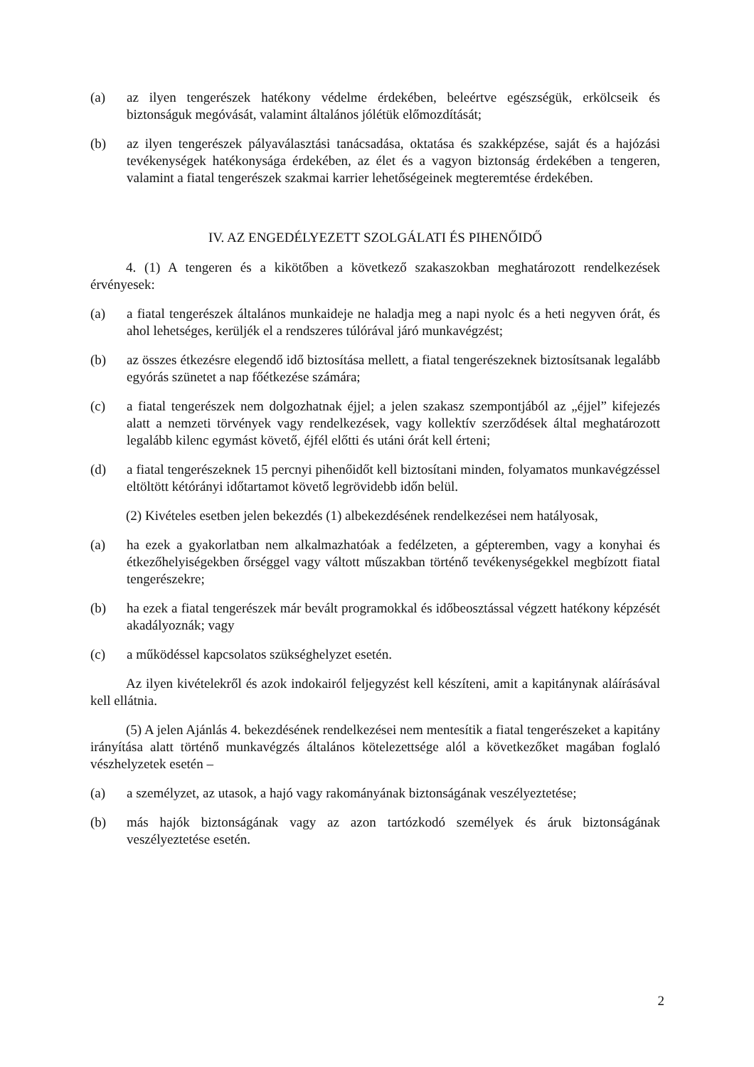(a) az ilyen tengerészek hatékony védelme érdekében, beleértve egészségük, erkölcseik és biztonságuk megóvását, valamint általános jólétük előmozdítását;
(b) az ilyen tengerészek pályaválasztási tanácsadása, oktatása és szakképzése, saját és a hajózási tevékenységek hatékonysága érdekében, az élet és a vagyon biztonság érdekében a tengeren, valamint a fiatal tengerészek szakmai karrier lehetőségeinek megteremtése érdekében.
IV. AZ ENGEDÉLYEZETT SZOLGÁLATI ÉS PIHENŐIDŐ
4. (1) A tengeren és a kikötőben a következő szakaszokban meghatározott rendelkezések érvényesek:
(a) a fiatal tengerészek általános munkaideje ne haladja meg a napi nyolc és a heti negyven órát, és ahol lehetséges, kerüljék el a rendszeres túlórával járó munkavégzést;
(b) az összes étkezésre elegendő idő biztosítása mellett, a fiatal tengerészeknek biztosítsanak legalább egyórás szünetet a nap főétkezése számára;
(c) a fiatal tengerészek nem dolgozhatnak éjjel; a jelen szakasz szempontjából az „éjjel” kifejezés alatt a nemzeti törvények vagy rendelkezések, vagy kollektív szerződések által meghatározott legalább kilenc egymást követő, éjfél előtti és utáni órát kell érteni;
(d) a fiatal tengerészeknek 15 percnyi pihenőidőt kell biztosítani minden, folyamatos munkavégzéssel eltöltött kétórányi időtartamot követő legrövidebb időn belül.
(2) Kivételes esetben jelen bekezdés (1) albekezdésének rendelkezései nem hatályosak,
(a) ha ezek a gyakorlatban nem alkalmazhatóak a fedélzeten, a gépteremben, vagy a konyhai és étkezőhelyiségekben őrséggel vagy váltott műszakban történő tevékenységekkel megbízott fiatal tengerészekre;
(b) ha ezek a fiatal tengerészek már bevált programokkal és időbeosztással végzett hatékony képzését akadályoznák; vagy
(c) a működéssel kapcsolatos szükséghelyzet esetén.
Az ilyen kivételekről és azok indokairól feljegyzést kell készíteni, amit a kapitánynak aláírásával kell ellátnia.
(5) A jelen Ajánlás 4. bekezdésének rendelkezései nem mentesítik a fiatal tengerészeket a kapitány irányítása alatt történő munkavégzés általános kötelezettsége alól a következőket magában foglaló vészhelyzetek esetén –
(a) a személyzet, az utasok, a hajó vagy rakományának biztonságának veszélyeztetése;
(b) más hajók biztonságának vagy az azon tartózkodó személyek és áruk biztonságának veszélyeztetése esetén.
2